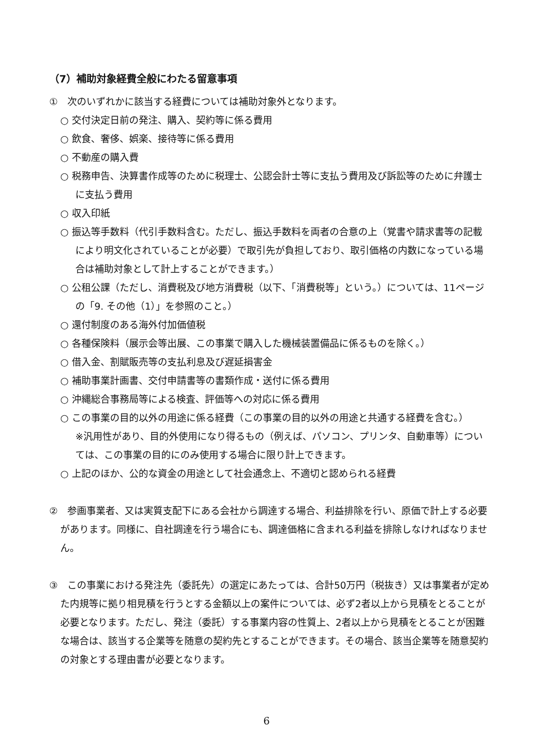（7）補助対象経費全般にわたる留意事項
①　次のいずれかに該当する経費については補助対象外となります。
○ 交付決定日前の発注、購入、契約等に係る費用
○ 飲食、奢侈、娯楽、接待等に係る費用
○ 不動産の購入費
○ 税務申告、決算書作成等のために税理士、公認会計士等に支払う費用及び訴訟等のために弁護士に支払う費用
○ 収入印紙
○ 振込等手数料（代引手数料含む。ただし、振込手数料を両者の合意の上（覚書や請求書等の記載により明文化されていることが必要）で取引先が負担しており、取引価格の内数になっている場合は補助対象として計上することができます。）
○ 公租公課（ただし、消費税及び地方消費税（以下、「消費税等」という。）については、11ページの「9. その他（1）」を参照のこと。）
○ 還付制度のある海外付加価値税
○ 各種保険料（展示会等出展、この事業で購入した機械装置備品に係るものを除く。）
○ 借入金、割賦販売等の支払利息及び遅延損害金
○ 補助事業計画書、交付申請書等の書類作成・送付に係る費用
○ 沖縄総合事務局等による検査、評価等への対応に係る費用
○ この事業の目的以外の用途に係る経費（この事業の目的以外の用途と共通する経費を含む。）
※汎用性があり、目的外使用になり得るもの（例えば、パソコン、プリンタ、自動車等）については、この事業の目的にのみ使用する場合に限り計上できます。
○ 上記のほか、公的な資金の用途として社会通念上、不適切と認められる経費
②　参画事業者、又は実質支配下にある会社から調達する場合、利益排除を行い、原価で計上する必要があります。同様に、自社調達を行う場合にも、調達価格に含まれる利益を排除しなければなりません。
③　この事業における発注先（委託先）の選定にあたっては、合計50万円（税抜き）又は事業者が定めた内規等に拠り相見積を行うとする金額以上の案件については、必ず2者以上から見積をとることが必要となります。ただし、発注（委託）する事業内容の性質上、2者以上から見積をとることが困難な場合は、該当する企業等を随意の契約先とすることができます。その場合、該当企業等を随意契約の対象とする理由書が必要となります。
6